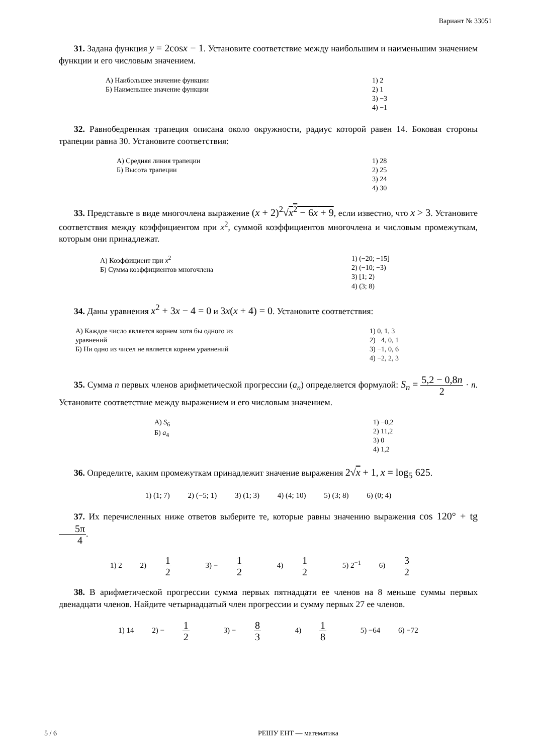Вариант № 33051
31. Задана функция y = 2cosx − 1. Установите соответствие между наибольшим и наименьшим значением функции и его числовым значением.
| А) Наибольшее значение функции Б) Наименьшее значение функции | 1) 2 2) 1 3) −3 4) −1 |
32. Равнобедренная трапеция описана около окружности, радиус которой равен 14. Боковая стороны трапеции равна 30. Установите соответствия:
| А) Средняя линия трапеции Б) Высота трапеции | 1) 28 2) 25 3) 24 4) 30 |
33. Представьте в виде многочлена выражение (x + 2)<sup>2</sup>√x<sup>2</sup> − 6x + 9, если известно, что x > 3. Установите соответствия между коэффициентом при x<sup>2</sup>, суммой коэффициентов многочлена и числовым промежуткам, которым они принадлежат.
| А) Коэффициент при x<sup>2</sup> Б) Сумма коэффициентов многочлена | 1) (−20; −15] 2) (−10; −3) 3) [1; 2) 4) (3; 8) |
34. Даны уравнения x<sup>2</sup> + 3x − 4 = 0 и 3x(x + 4) = 0. Установите соответствия:
| А) Каждое число является корнем хотя бы одного из уравнений Б) Ни одно из чисел не является корнем уравнений | 1) 0, 1, 3 2) −4, 0, 1 3) −1, 0, 6 4) −2, 2, 3 |
35. Сумма n первых членов арифметической прогрессии (a<sub>n</sub>) определяется формулой: S<sub>n</sub> = 5,2 − 0,8n 2 · n. Установите соответствие между выражением и его числовым значением.
| А) S<sub>6</sub> Б) a<sub>4</sub> | 1) −0,2 2) 11,2 3) 0 4) 1,2 |
36. Определите, каким промежуткам принадлежит значение выражения 2√x + 1, x = log<sub>5</sub> 625.
1) (1; 7) 2) (−5; 1) 3) (1; 3) 4) (4; 10) 5) (3; 8) 6) (0; 4)
37. Их перечисленных ниже ответов выберите те, которые равны значению выражения cos 120° + tg 5π 4.
1) 2 2) 1 2 3) − 1 2 4) 1 2 5) 2<sup>−1</sup> 6) 3 2
38. В арифметической прогрессии сумма первых пятнадцати ее членов на 8 меньше суммы первых двенадцати членов. Найдите четырнадцатый член прогрессии и сумму первых 27 ее членов.
1) 14 2) − 1 2 3) − 8 3 4) 1 8 5) −64 6) −72
5 / 6 РЕШУ ЕНТ — математика